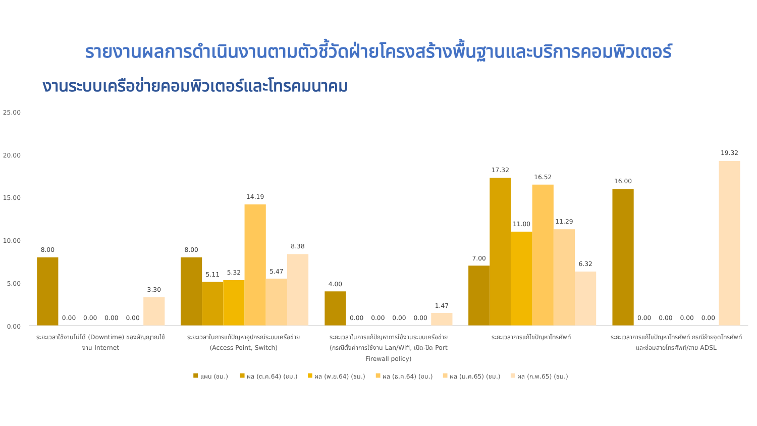รายงานผลการดำเนินงานตามตัวชี้วัดฝ่ายโครงสร้างพื้นฐานและบริการคอมพิวเตอร์
งานระบบเครือข่ายคอมพิวเตอร์และโทรคมนาคม
25.00
20.00
15.00
10.00
5.00
0.00
8.00
0.00
0.00
0.00
0.00
3.30
8.00
5.11
5.32
14.19
5.47
8.38
4.00
0.00
0.00
0.00
0.00
1.47
7.00
17.32
11.00
16.52
11.29
6.32
16.00
0.00
0.00
0.00
0.00
19.32
ระยะเวลาใช้งานไม่ได้ (Downtime) ของสัญญาณใช้
งาน Internet
ระยะเวลาในการแก้ปัญหาอุปกรณ์ระบบเครือข่าย
(Access Point, Switch)
ระยะเวลาในการแก้ปัญหาการใช้งานระบบเครือข่าย
(กรณีตั้งค่าการใช้งาน Lan/Wifi, เปิด-ปิด Port
Firewall policy)
ระยะเวลาการแก้ไขปัญหาโทรศัพท์
ระยะเวลาการแก้ไขปัญหาโทรศัพท์ กรณีย้ายจุดโทรศัพท์
และซ่อมสายโทรศัพท์/สาย ADSL
แผน (ชม.)
ผล (ต.ค.64) (ชม.)
ผล (พ.ย.64) (ชม.)
ผล (ธ.ค.64) (ชม.)
ผล (ม.ค.65) (ชม.)
ผล (ก.พ.65) (ชม.)